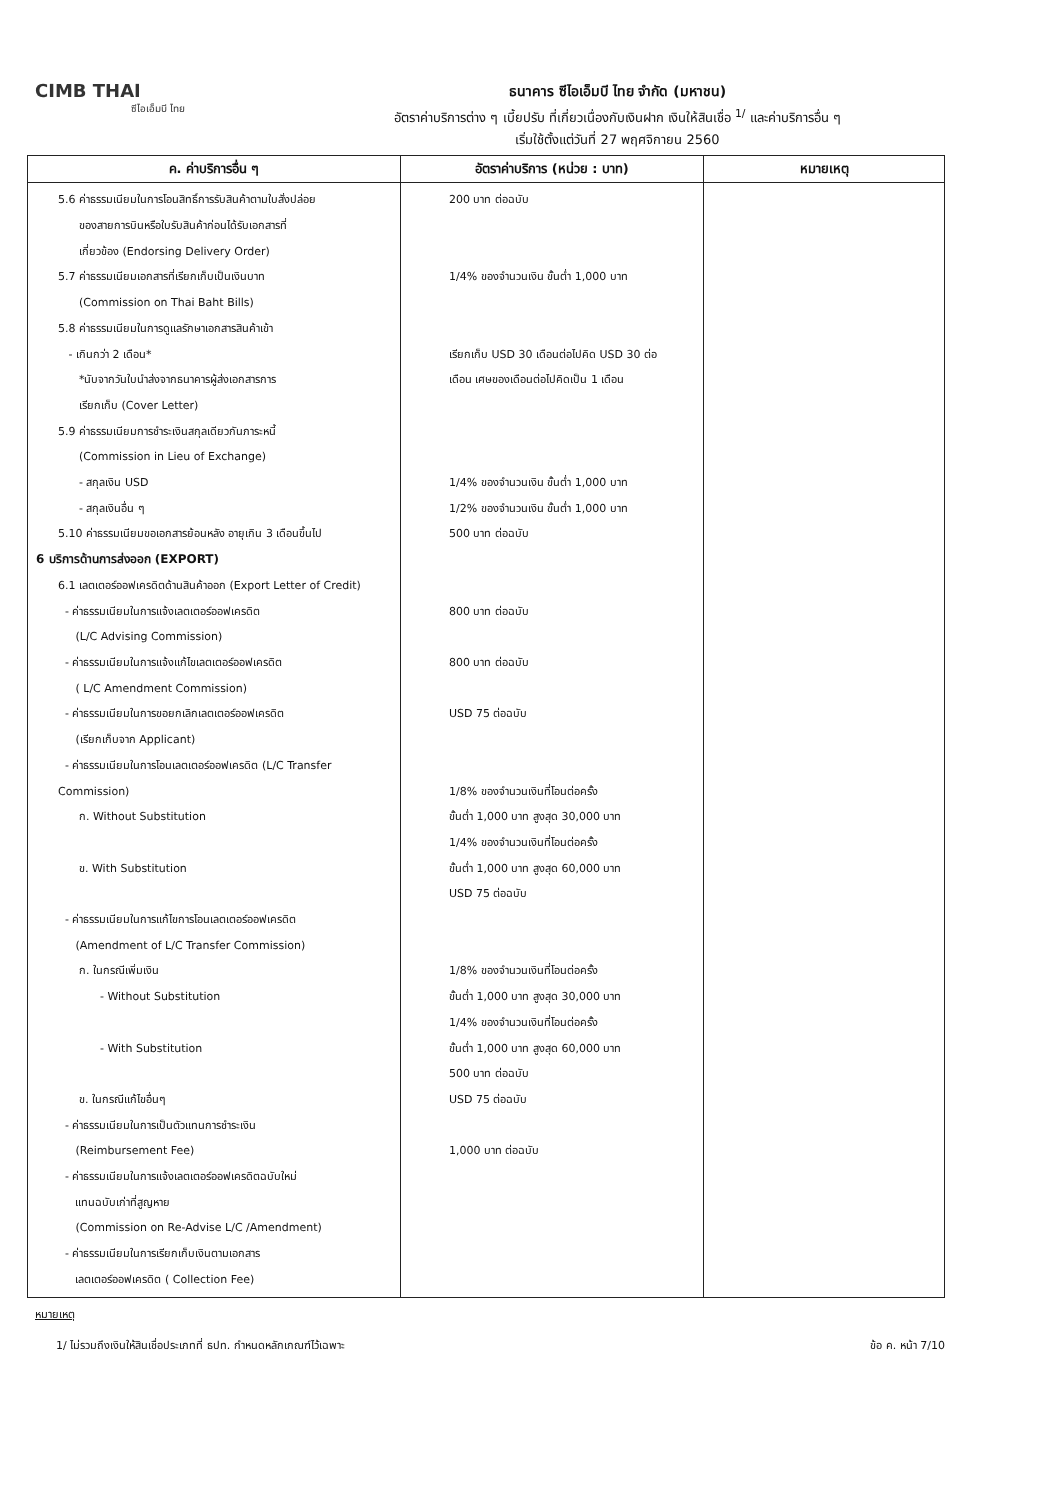CIMB THAI
ซีไอเอ็มบี ไทย
ธนาคาร ซีไอเอ็มบี ไทย จำกัด (มหาชน)
อัตราค่าบริการต่าง ๆ เบี้ยปรับ ที่เกี่ยวเนื่องกับเงินฝาก เงินให้สินเชื่อ <sup>1/</sup> และค่าบริการอื่น ๆ
เริ่มใช้ตั้งแต่วันที่ 27 พฤศจิกายน 2560
| ค. ค่าบริการอื่น ๆ | อัตราค่าบริการ (หน่วย : บาท) | หมายเหตุ |
| --- | --- | --- |
| 5.6 ค่าธรรมเนียมในการโอนสิทธิ์การรับสินค้าตามใบสั่งปล่อย ของสายการบินหรือใบรับสินค้าก่อนได้รับเอกสารที่ เกี่ยวข้อง (Endorsing Delivery Order) 5.7 ค่าธรรมเนียมเอกสารที่เรียกเก็บเป็นเงินบาท (Commission on Thai Baht Bills) 5.8 ค่าธรรมเนียมในการดูแลรักษาเอกสารสินค้าเข้า - เกินกว่า 2 เดือน* *นับจากวันใบนำส่งจากธนาคารผู้ส่งเอกสารการ เรียกเก็บ (Cover Letter) 5.9 ค่าธรรมเนียมการชำระเงินสกุลเดียวกันภาระหนี้ (Commission in Lieu of Exchange) - สกุลเงิน USD - สกุลเงินอื่น ๆ 5.10 ค่าธรรมเนียมขอเอกสารย้อนหลัง อายุเกิน 3 เดือนขึ้นไป 6 บริการด้านการส่งออก (EXPORT) 6.1 เลตเตอร์ออฟเครดิตด้านสินค้าออก (Export Letter of Credit) - ค่าธรรมเนียมในการแจ้งเลตเตอร์ออฟเครดิต (L/C Advising Commission) - ค่าธรรมเนียมในการแจ้งแก้ไขเลตเตอร์ออฟเครดิต ( L/C Amendment Commission) - ค่าธรรมเนียมในการขอยกเลิกเลตเตอร์ออฟเครดิต (เรียกเก็บจาก Applicant) - ค่าธรรมเนียมในการโอนเลตเตอร์ออฟเครดิต (L/C Transfer Commission) ก. Without Substitution ข. With Substitution - ค่าธรรมเนียมในการแก้ไขการโอนเลตเตอร์ออฟเครดิต (Amendment of L/C Transfer Commission) ก. ในกรณีเพิ่มเงิน - Without Substitution - With Substitution ข. ในกรณีแก้ไขอื่นๆ - ค่าธรรมเนียมในการเป็นตัวแทนการชำระเงิน (Reimbursement Fee) - ค่าธรรมเนียมในการแจ้งเลตเตอร์ออฟเครดิตฉบับใหม่ แทนฉบับเก่าที่สูญหาย (Commission on Re-Advise L/C /Amendment) - ค่าธรรมเนียมในการเรียกเก็บเงินตามเอกสาร เลตเตอร์ออฟเครดิต ( Collection Fee) | 200 บาท ต่อฉบับ 1/4% ของจำนวนเงิน ขั้นต่ำ 1,000 บาท เรียกเก็บ USD 30 เดือนต่อไปคิด USD 30 ต่อ เดือน เศษของเดือนต่อไปคิดเป็น 1 เดือน 1/4% ของจำนวนเงิน ขั้นต่ำ 1,000 บาท 1/2% ของจำนวนเงิน ขั้นต่ำ 1,000 บาท 500 บาท ต่อฉบับ 800 บาท ต่อฉบับ 800 บาท ต่อฉบับ USD 75 ต่อฉบับ 1/8% ของจำนวนเงินที่โอนต่อครั้ง ขั้นต่ำ 1,000 บาท สูงสุด 30,000 บาท 1/4% ของจำนวนเงินที่โอนต่อครั้ง ขั้นต่ำ 1,000 บาท สูงสุด 60,000 บาท USD 75 ต่อฉบับ 1/8% ของจำนวนเงินที่โอนต่อครั้ง ขั้นต่ำ 1,000 บาท สูงสุด 30,000 บาท 1/4% ของจำนวนเงินที่โอนต่อครั้ง ขั้นต่ำ 1,000 บาท สูงสุด 60,000 บาท 500 บาท ต่อฉบับ USD 75 ต่อฉบับ 1,000 บาท ต่อฉบับ | |
หมายเหตุ
1/ ไม่รวมถึงเงินให้สินเชื่อประเภทที่ ธปท. กำหนดหลักเกณฑ์ไว้เฉพาะ ข้อ ค. หน้า 7/10